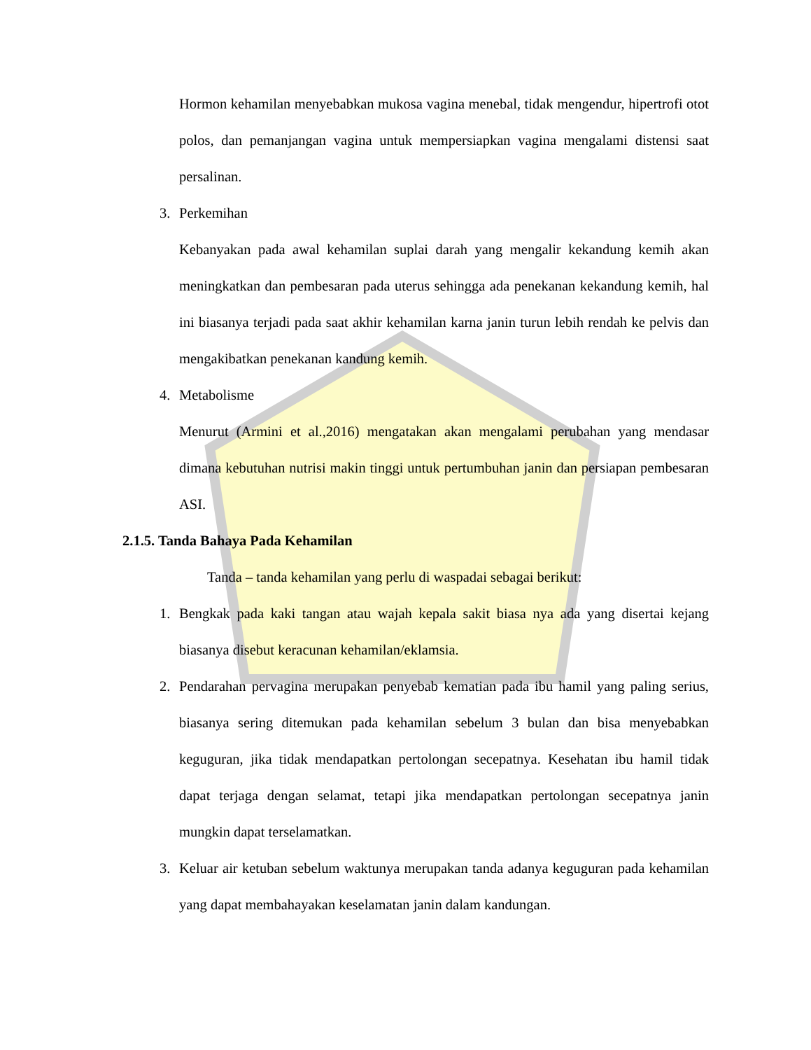Hormon kehamilan menyebabkan mukosa vagina menebal, tidak mengendur, hipertrofi otot polos, dan pemanjangan vagina untuk mempersiapkan vagina mengalami distensi saat persalinan.
3. Perkemihan
Kebanyakan pada awal kehamilan suplai darah yang mengalir kekandung kemih akan meningkatkan dan pembesaran pada uterus sehingga ada penekanan kekandung kemih, hal ini biasanya terjadi pada saat akhir kehamilan karna janin turun lebih rendah ke pelvis dan mengakibatkan penekanan kandung kemih.
4. Metabolisme
Menurut (Armini et al.,2016) mengatakan akan mengalami perubahan yang mendasar dimana kebutuhan nutrisi makin tinggi untuk pertumbuhan janin dan persiapan pembesaran ASI.
2.1.5. Tanda Bahaya Pada Kehamilan
Tanda – tanda kehamilan yang perlu di waspadai sebagai berikut:
1. Bengkak pada kaki tangan atau wajah kepala sakit biasa nya ada yang disertai kejang biasanya disebut keracunan kehamilan/eklamsia.
2. Pendarahan pervagina merupakan penyebab kematian pada ibu hamil yang paling serius, biasanya sering ditemukan pada kehamilan sebelum 3 bulan dan bisa menyebabkan keguguran, jika tidak mendapatkan pertolongan secepatnya. Kesehatan ibu hamil tidak dapat terjaga dengan selamat, tetapi jika mendapatkan pertolongan secepatnya janin mungkin dapat terselamatkan.
3. Keluar air ketuban sebelum waktunya merupakan tanda adanya keguguran pada kehamilan yang dapat membahayakan keselamatan janin dalam kandungan.